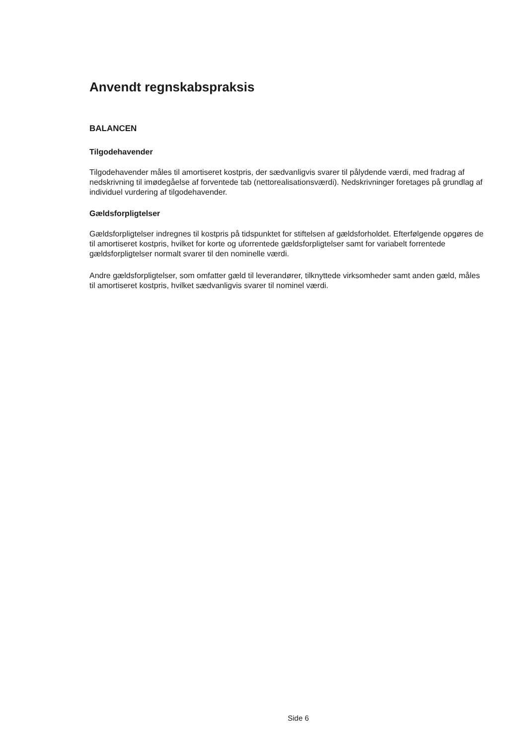Anvendt regnskabspraksis
BALANCEN
Tilgodehavender
Tilgodehavender måles til amortiseret kostpris, der sædvanligvis svarer til pålydende værdi, med fradrag af nedskrivning til imødegåelse af forventede tab (nettorealisationsværdi). Nedskrivninger foretages på grundlag af individuel vurdering af tilgodehavender.
Gældsforpligtelser
Gældsforpligtelser indregnes til kostpris på tidspunktet for stiftelsen af gældsforholdet. Efterfølgende opgøres de til amortiseret kostpris, hvilket for korte og uforrentede gældsforpligtelser samt for variabelt forrentede gældsforpligtelser normalt svarer til den nominelle værdi.
Andre gældsforpligtelser, som omfatter gæld til leverandører, tilknyttede virksomheder samt anden gæld, måles til amortiseret kostpris, hvilket sædvanligvis svarer til nominel værdi.
Side 6